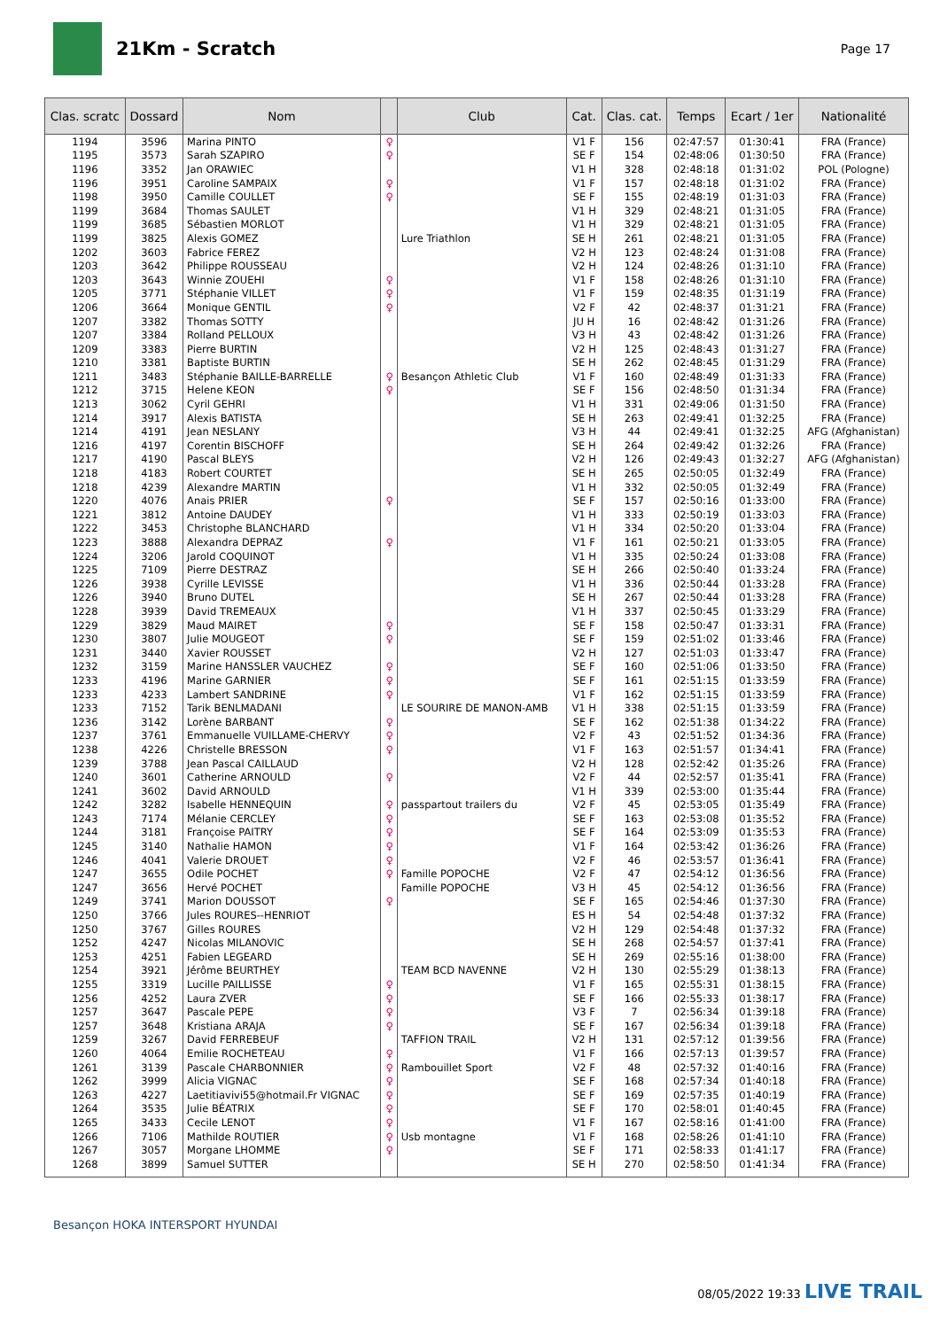21Km - Scratch
Page 17
| Clas. scratc | Dossard | Nom | | Club | Cat. | Clas. cat. | Temps | Ecart / 1er | Nationalité |
| --- | --- | --- | --- | --- | --- | --- | --- | --- | --- |
| 1194 | 3596 | Marina PINTO | ♀ | | V1 F | 156 | 02:47:57 | 01:30:41 | FRA (France) |
| 1195 | 3573 | Sarah SZAPIRO | ♀ | | SE F | 154 | 02:48:06 | 01:30:50 | FRA (France) |
| 1196 | 3352 | Jan ORAWIEC | | | V1 H | 328 | 02:48:18 | 01:31:02 | POL (Pologne) |
| 1196 | 3951 | Caroline SAMPAIX | ♀ | | V1 F | 157 | 02:48:18 | 01:31:02 | FRA (France) |
| 1198 | 3950 | Camille COULLET | ♀ | | SE F | 155 | 02:48:19 | 01:31:03 | FRA (France) |
| 1199 | 3684 | Thomas SAULET | | | V1 H | 329 | 02:48:21 | 01:31:05 | FRA (France) |
| 1199 | 3685 | Sébastien MORLOT | | | V1 H | 329 | 02:48:21 | 01:31:05 | FRA (France) |
| 1199 | 3825 | Alexis GOMEZ | | Lure Triathlon | SE H | 261 | 02:48:21 | 01:31:05 | FRA (France) |
| 1202 | 3603 | Fabrice FEREZ | | | V2 H | 123 | 02:48:24 | 01:31:08 | FRA (France) |
| 1203 | 3642 | Philippe ROUSSEAU | | | V2 H | 124 | 02:48:26 | 01:31:10 | FRA (France) |
| 1203 | 3643 | Winnie ZOUEHI | ♀ | | V1 F | 158 | 02:48:26 | 01:31:10 | FRA (France) |
| 1205 | 3771 | Stéphanie VILLET | ♀ | | V1 F | 159 | 02:48:35 | 01:31:19 | FRA (France) |
| 1206 | 3664 | Monique GENTIL | ♀ | | V2 F | 42 | 02:48:37 | 01:31:21 | FRA (France) |
| 1207 | 3382 | Thomas SOTTY | | | JU H | 16 | 02:48:42 | 01:31:26 | FRA (France) |
| 1207 | 3384 | Rolland PELLOUX | | | V3 H | 43 | 02:48:42 | 01:31:26 | FRA (France) |
| 1209 | 3383 | Pierre BURTIN | | | V2 H | 125 | 02:48:43 | 01:31:27 | FRA (France) |
| 1210 | 3381 | Baptiste BURTIN | | | SE H | 262 | 02:48:45 | 01:31:29 | FRA (France) |
| 1211 | 3483 | Stéphanie BAILLE-BARRELLE | ♀ | Besançon Athletic Club | V1 F | 160 | 02:48:49 | 01:31:33 | FRA (France) |
| 1212 | 3715 | Helene KEON | ♀ | | SE F | 156 | 02:48:50 | 01:31:34 | FRA (France) |
| 1213 | 3062 | Cyril GEHRI | | | V1 H | 331 | 02:49:06 | 01:31:50 | FRA (France) |
| 1214 | 3917 | Alexis BATISTA | | | SE H | 263 | 02:49:41 | 01:32:25 | FRA (France) |
| 1214 | 4191 | Jean NESLANY | | | V3 H | 44 | 02:49:41 | 01:32:25 | AFG (Afghanistan) |
| 1216 | 4197 | Corentin BISCHOFF | | | SE H | 264 | 02:49:42 | 01:32:26 | FRA (France) |
| 1217 | 4190 | Pascal BLEYS | | | V2 H | 126 | 02:49:43 | 01:32:27 | AFG (Afghanistan) |
| 1218 | 4183 | Robert COURTET | | | SE H | 265 | 02:50:05 | 01:32:49 | FRA (France) |
| 1218 | 4239 | Alexandre MARTIN | | | V1 H | 332 | 02:50:05 | 01:32:49 | FRA (France) |
| 1220 | 4076 | Anais PRIER | ♀ | | SE F | 157 | 02:50:16 | 01:33:00 | FRA (France) |
| 1221 | 3812 | Antoine DAUDEY | | | V1 H | 333 | 02:50:19 | 01:33:03 | FRA (France) |
| 1222 | 3453 | Christophe BLANCHARD | | | V1 H | 334 | 02:50:20 | 01:33:04 | FRA (France) |
| 1223 | 3888 | Alexandra DEPRAZ | ♀ | | V1 F | 161 | 02:50:21 | 01:33:05 | FRA (France) |
| 1224 | 3206 | Jarold COQUINOT | | | V1 H | 335 | 02:50:24 | 01:33:08 | FRA (France) |
| 1225 | 7109 | Pierre DESTRAZ | | | SE H | 266 | 02:50:40 | 01:33:24 | FRA (France) |
| 1226 | 3938 | Cyrille LEVISSE | | | V1 H | 336 | 02:50:44 | 01:33:28 | FRA (France) |
| 1226 | 3940 | Bruno DUTEL | | | SE H | 267 | 02:50:44 | 01:33:28 | FRA (France) |
| 1228 | 3939 | David TREMEAUX | | | V1 H | 337 | 02:50:45 | 01:33:29 | FRA (France) |
| 1229 | 3829 | Maud MAIRET | ♀ | | SE F | 158 | 02:50:47 | 01:33:31 | FRA (France) |
| 1230 | 3807 | Julie MOUGEOT | ♀ | | SE F | 159 | 02:51:02 | 01:33:46 | FRA (France) |
| 1231 | 3440 | Xavier ROUSSET | | | V2 H | 127 | 02:51:03 | 01:33:47 | FRA (France) |
| 1232 | 3159 | Marine HANSSLER VAUCHEZ | ♀ | | SE F | 160 | 02:51:06 | 01:33:50 | FRA (France) |
| 1233 | 4196 | Marine GARNIER | ♀ | | SE F | 161 | 02:51:15 | 01:33:59 | FRA (France) |
| 1233 | 4233 | Lambert SANDRINE | ♀ | | V1 F | 162 | 02:51:15 | 01:33:59 | FRA (France) |
| 1233 | 7152 | Tarik BENLMADANI | | LE SOURIRE DE MANON-AMB | V1 H | 338 | 02:51:15 | 01:33:59 | FRA (France) |
| 1236 | 3142 | Lorène BARBANT | ♀ | | SE F | 162 | 02:51:38 | 01:34:22 | FRA (France) |
| 1237 | 3761 | Emmanuelle VUILLAME-CHERVY | ♀ | | V2 F | 43 | 02:51:52 | 01:34:36 | FRA (France) |
| 1238 | 4226 | Christelle BRESSON | ♀ | | V1 F | 163 | 02:51:57 | 01:34:41 | FRA (France) |
| 1239 | 3788 | Jean Pascal CAILLAUD | | | V2 H | 128 | 02:52:42 | 01:35:26 | FRA (France) |
| 1240 | 3601 | Catherine ARNOULD | ♀ | | V2 F | 44 | 02:52:57 | 01:35:41 | FRA (France) |
| 1241 | 3602 | David ARNOULD | | | V1 H | 339 | 02:53:00 | 01:35:44 | FRA (France) |
| 1242 | 3282 | Isabelle HENNEQUIN | ♀ | passpartout trailers du | V2 F | 45 | 02:53:05 | 01:35:49 | FRA (France) |
| 1243 | 7174 | Mélanie CERCLEY | ♀ | | SE F | 163 | 02:53:08 | 01:35:52 | FRA (France) |
| 1244 | 3181 | Françoise PAITRY | ♀ | | SE F | 164 | 02:53:09 | 01:35:53 | FRA (France) |
| 1245 | 3140 | Nathalie HAMON | ♀ | | V1 F | 164 | 02:53:42 | 01:36:26 | FRA (France) |
| 1246 | 4041 | Valerie DROUET | ♀ | | V2 F | 46 | 02:53:57 | 01:36:41 | FRA (France) |
| 1247 | 3655 | Odile POCHET | ♀ | Famille POPOCHE | V2 F | 47 | 02:54:12 | 01:36:56 | FRA (France) |
| 1247 | 3656 | Hervé POCHET | | Famille POPOCHE | V3 H | 45 | 02:54:12 | 01:36:56 | FRA (France) |
| 1249 | 3741 | Marion DOUSSOT | ♀ | | SE F | 165 | 02:54:46 | 01:37:30 | FRA (France) |
| 1250 | 3766 | Jules ROURES--HENRIOT | | | ES H | 54 | 02:54:48 | 01:37:32 | FRA (France) |
| 1250 | 3767 | Gilles ROURES | | | V2 H | 129 | 02:54:48 | 01:37:32 | FRA (France) |
| 1252 | 4247 | Nicolas MILANOVIC | | | SE H | 268 | 02:54:57 | 01:37:41 | FRA (France) |
| 1253 | 4251 | Fabien LEGEARD | | | SE H | 269 | 02:55:16 | 01:38:00 | FRA (France) |
| 1254 | 3921 | Jérôme BEURTHEY | | TEAM BCD NAVENNE | V2 H | 130 | 02:55:29 | 01:38:13 | FRA (France) |
| 1255 | 3319 | Lucille PAILLISSE | ♀ | | V1 F | 165 | 02:55:31 | 01:38:15 | FRA (France) |
| 1256 | 4252 | Laura ZVER | ♀ | | SE F | 166 | 02:55:33 | 01:38:17 | FRA (France) |
| 1257 | 3647 | Pascale PEPE | ♀ | | V3 F | 7 | 02:56:34 | 01:39:18 | FRA (France) |
| 1257 | 3648 | Kristiana ARAJA | ♀ | | SE F | 167 | 02:56:34 | 01:39:18 | FRA (France) |
| 1259 | 3267 | David FERREBEUF | | TAFFION TRAIL | V2 H | 131 | 02:57:12 | 01:39:56 | FRA (France) |
| 1260 | 4064 | Emilie ROCHETEAU | ♀ | | V1 F | 166 | 02:57:13 | 01:39:57 | FRA (France) |
| 1261 | 3139 | Pascale CHARBONNIER | ♀ | Rambouillet Sport | V2 F | 48 | 02:57:32 | 01:40:16 | FRA (France) |
| 1262 | 3999 | Alicia VIGNAC | ♀ | | SE F | 168 | 02:57:34 | 01:40:18 | FRA (France) |
| 1263 | 4227 | Laetitiavivi55@hotmail.Fr VIGNAC | ♀ | | SE F | 169 | 02:57:35 | 01:40:19 | FRA (France) |
| 1264 | 3535 | Julie BÉATRIX | ♀ | | SE F | 170 | 02:58:01 | 01:40:45 | FRA (France) |
| 1265 | 3433 | Cecile LENOT | ♀ | | V1 F | 167 | 02:58:16 | 01:41:00 | FRA (France) |
| 1266 | 7106 | Mathilde ROUTIER | ♀ | Usb montagne | V1 F | 168 | 02:58:26 | 01:41:10 | FRA (France) |
| 1267 | 3057 | Morgane LHOMME | ♀ | | SE F | 171 | 02:58:33 | 01:41:17 | FRA (France) |
| 1268 | 3899 | Samuel SUTTER | | | SE H | 270 | 02:58:50 | 01:41:34 | FRA (France) |
Besançon HOKA INTERSPORT HYUNDAI
08/05/2022 19:33 LIVE TRAIL